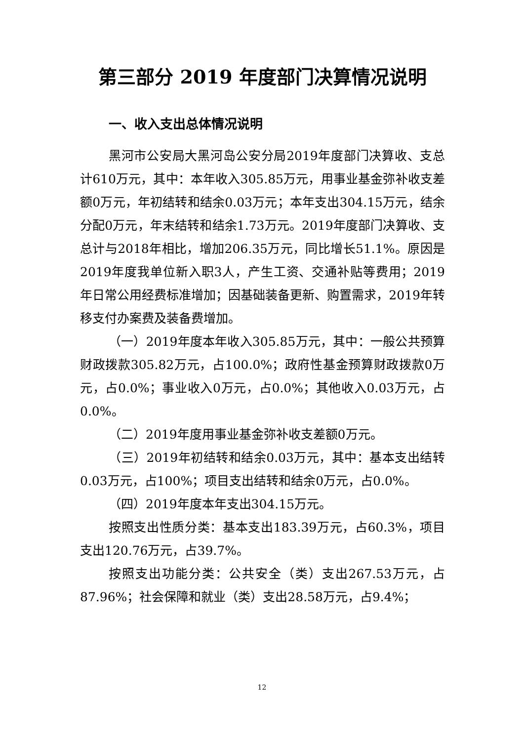第三部分 2019 年度部门决算情况说明
一、收入支出总体情况说明
黑河市公安局大黑河岛公安分局2019年度部门决算收、支总计610万元，其中：本年收入305.85万元，用事业基金弥补收支差额0万元，年初结转和结余0.03万元；本年支出304.15万元，结余分配0万元，年末结转和结余1.73万元。2019年度部门决算收、支总计与2018年相比，增加206.35万元，同比增长51.1%。原因是2019年度我单位新入职3人，产生工资、交通补贴等费用；2019年日常公用经费标准增加；因基础装备更新、购置需求，2019年转移支付办案费及装备费增加。
（一）2019年度本年收入305.85万元，其中：一般公共预算财政拨款305.82万元，占100.0%；政府性基金预算财政拨款0万元，占0.0%；事业收入0万元，占0.0%；其他收入0.03万元，占0.0%。
（二）2019年度用事业基金弥补收支差额0万元。
（三）2019年初结转和结余0.03万元，其中：基本支出结转0.03万元，占100%；项目支出结转和结余0万元，占0.0%。
（四）2019年度本年支出304.15万元。
按照支出性质分类：基本支出183.39万元，占60.3%，项目支出120.76万元，占39.7%。
按照支出功能分类：公共安全（类）支出267.53万元，占87.96%；社会保障和就业（类）支出28.58万元，占9.4%；
12